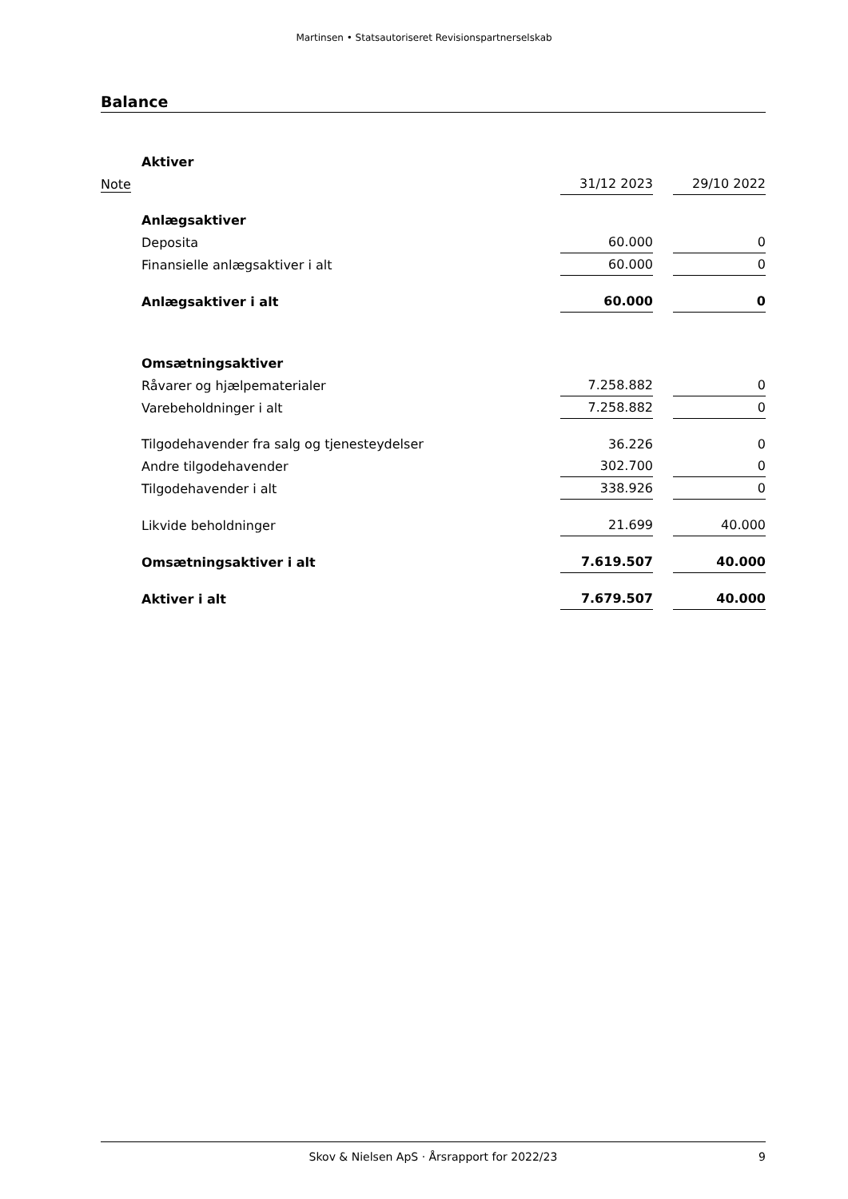Martinsen • Statsautoriseret Revisionspartnerselskab
Balance
| | Aktiver | | | |
| Note | | 31/12 2023 | | 29/10 2022 |
| | Anlægsaktiver | | | |
| | Deposita | 60.000 | | 0 |
| | Finansielle anlægsaktiver i alt | 60.000 | | 0 |
| | Anlægsaktiver i alt | 60.000 | | 0 |
| | Omsætningsaktiver | | | |
| | Råvarer og hjælpematerialer | 7.258.882 | | 0 |
| | Varebeholdninger i alt | 7.258.882 | | 0 |
| | Tilgodehavender fra salg og tjenesteydelser | 36.226 | | 0 |
| | Andre tilgodehavender | 302.700 | | 0 |
| | Tilgodehavender i alt | 338.926 | | 0 |
| | Likvide beholdninger | 21.699 | | 40.000 |
| | Omsætningsaktiver i alt | 7.619.507 | | 40.000 |
| | Aktiver i alt | 7.679.507 | | 40.000 |
Skov & Nielsen ApS · Årsrapport for 2022/23 9